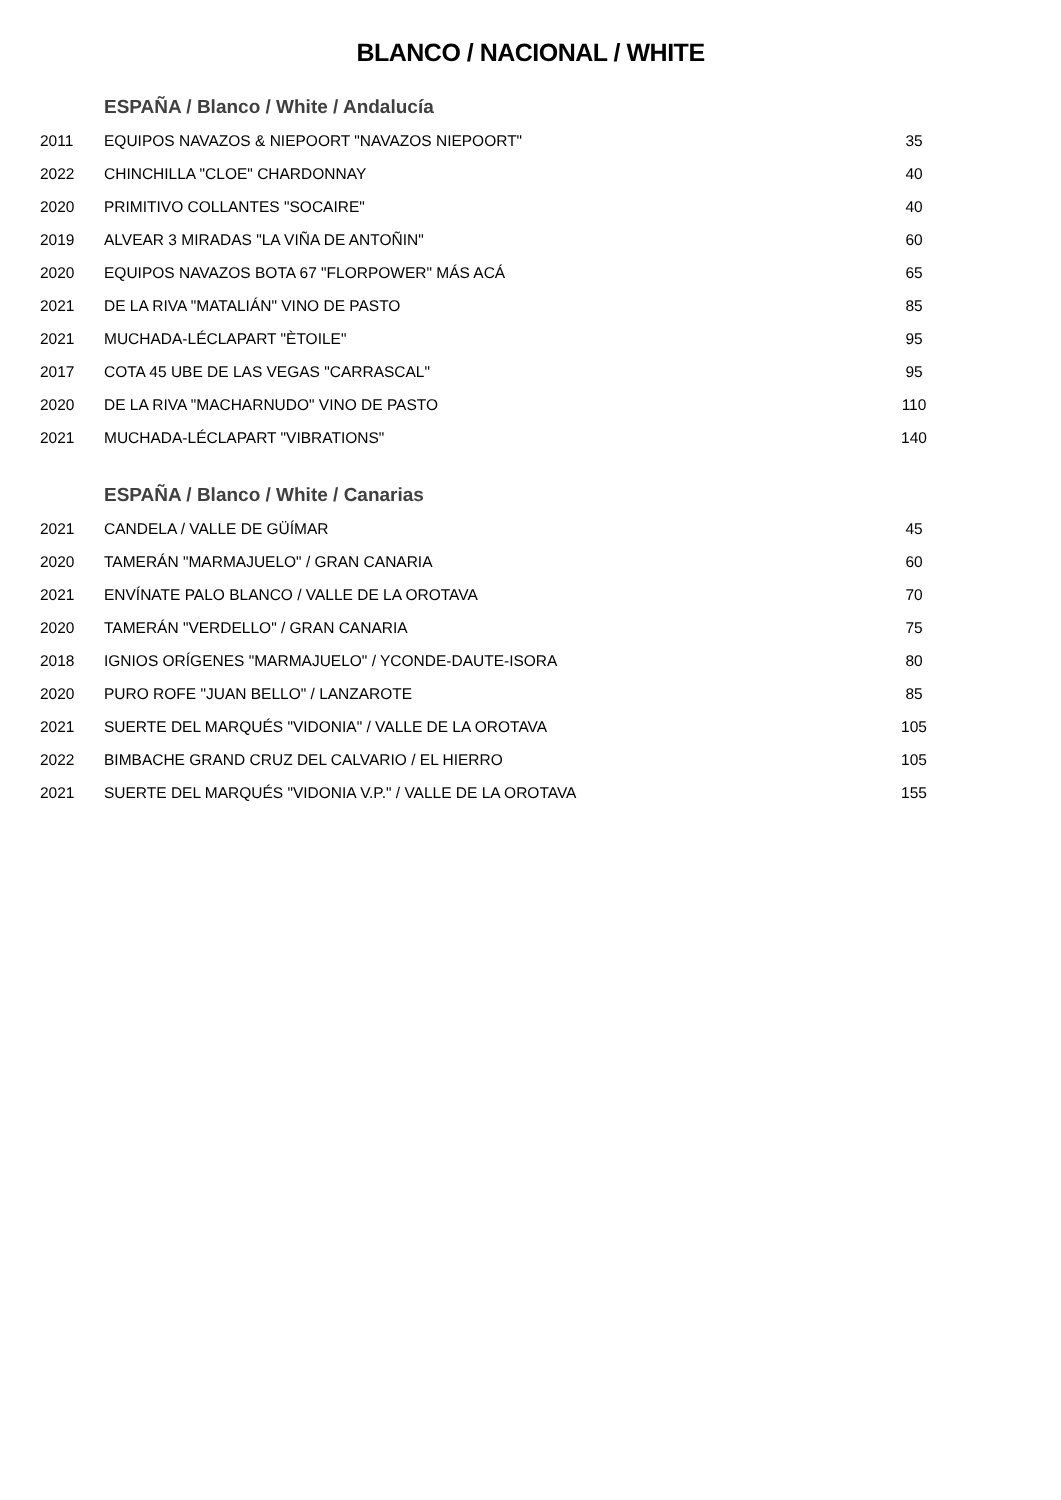BLANCO / NACIONAL / WHITE
ESPAÑA / Blanco / White / Andalucía
| 2011 | EQUIPOS NAVAZOS & NIEPOORT "NAVAZOS NIEPOORT" | 35 |
| 2022 | CHINCHILLA "CLOE" CHARDONNAY | 40 |
| 2020 | PRIMITIVO COLLANTES "SOCAIRE" | 40 |
| 2019 | ALVEAR 3 MIRADAS "LA VIÑA DE ANTOÑIN" | 60 |
| 2020 | EQUIPOS NAVAZOS BOTA 67 "FLORPOWER" MÁS ACÁ | 65 |
| 2021 | DE LA RIVA "MATALIÁN" VINO DE PASTO | 85 |
| 2021 | MUCHADA-LÉCLAPART "ÈTOILE" | 95 |
| 2017 | COTA 45 UBE DE LAS VEGAS "CARRASCAL" | 95 |
| 2020 | DE LA RIVA "MACHARNUDO" VINO DE PASTO | 110 |
| 2021 | MUCHADA-LÉCLAPART "VIBRATIONS" | 140 |
ESPAÑA / Blanco / White / Canarias
| 2021 | CANDELA / VALLE DE GÜÍMAR | 45 |
| 2020 | TAMERÁN "MARMAJUELO" / GRAN CANARIA | 60 |
| 2021 | ENVÍNATE PALO BLANCO / VALLE DE LA OROTAVA | 70 |
| 2020 | TAMERÁN "VERDELLO" / GRAN CANARIA | 75 |
| 2018 | IGNIOS ORÍGENES "MARMAJUELO" / YCONDE-DAUTE-ISORA | 80 |
| 2020 | PURO ROFE "JUAN BELLO" / LANZAROTE | 85 |
| 2021 | SUERTE DEL MARQUÉS "VIDONIA" / VALLE DE LA OROTAVA | 105 |
| 2022 | BIMBACHE GRAND CRUZ DEL CALVARIO / EL HIERRO | 105 |
| 2021 | SUERTE DEL MARQUÉS "VIDONIA V.P." / VALLE DE LA OROTAVA | 155 |